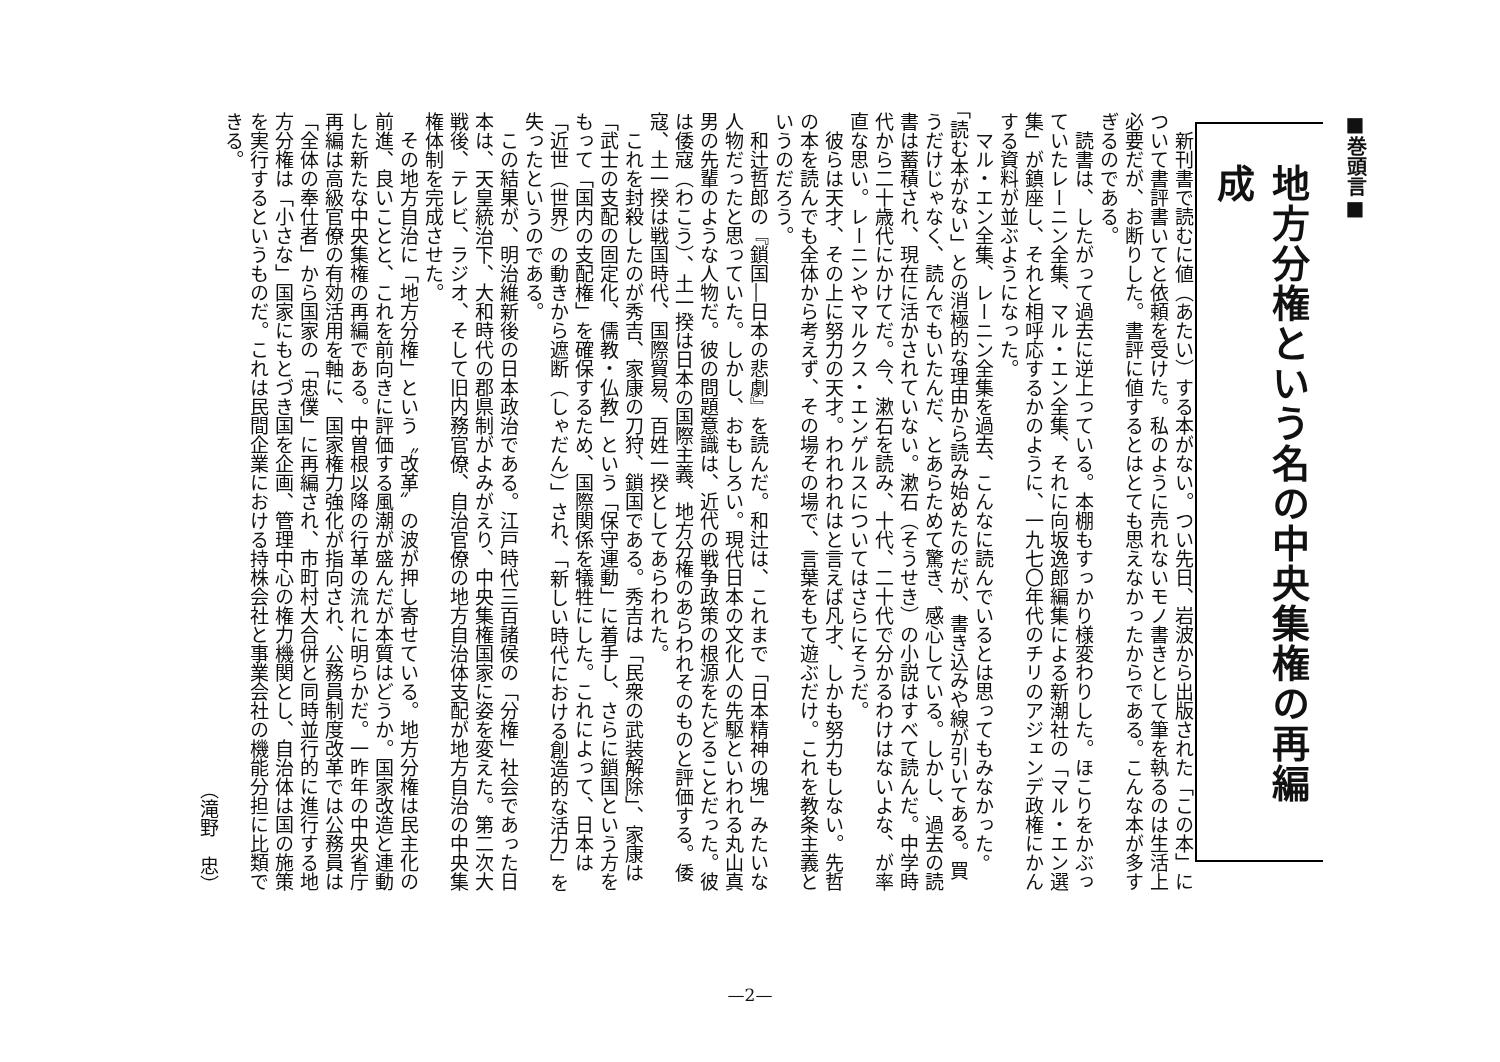■巻頭言■
地方分権という名の中央集権の再編成
新刊書で読むに値（あたい）する本がない。つい先日、岩波から出版された「この本」について書評書いてと依頼を受けた。私のように売れないモノ書きとして筆を執るのは生活上必要だが、お断りした。書評に値するとはとても思えなかったからである。こんな本が多すぎるのである。
読書は、したがって過去に逆上っている。本棚もすっかり様変わりした。ほこりをかぶっていたレーニン全集、マル・エン全集、それに向坂逸郎編集による新潮社の「マル・エン選集」が鎮座し、それと相呼応するかのように、一九七〇年代のチリのアジェンデ政権にかんする資料が並ぶようになった。
マル・エン全集、レーニン全集を過去、こんなに読んでいるとは思ってもみなかった。「読む本がない」との消極的な理由から読み始めたのだが、書き込みや線が引いてある。買うだけじゃなく、読んでもいたんだ、とあらためて驚き、感心している。しかし、過去の読書は蓄積され、現在に活かされていない。漱石（そうせき）の小説はすべて読んだ。中学時代から二十歳代にかけてだ。今、漱石を読み、十代、二十代で分かるわけはないよな、が率直な思い。レーニンやマルクス・エンゲルスについてはさらにそうだ。
彼らは天才、その上に努力の天才。われわれはと言えば凡才、しかも努力もしない。先哲の本を読んでも全体から考えず、その場その場で、言葉をもて遊ぶだけ。これを教条主義というのだろう。
和辻哲郎の『鎖国―日本の悲劇』を読んだ。和辻は、これまで「日本精神の塊」みたいな人物だったと思っていた。しかし、おもしろい。現代日本の文化人の先駆といわれる丸山真男の先輩のような人物だ。彼の問題意識は、近代の戦争政策の根源をたどることだった。彼は倭寇（わこう）、土一揆は日本の国際主義、地方分権のあらわれそのものと評価する。倭寇、土一揆は戦国時代、国際貿易、百姓一揆としてあらわれた。
これを封殺したのが秀吉、家康の刀狩、鎖国である。秀吉は「民衆の武装解除」、家康は「武士の支配の固定化、儒教・仏教」という「保守運動」に着手し、さらに鎖国という方をもって「国内の支配権」を確保するため、国際関係を犠牲にした。これによって、日本は「近世（世界）の動きから遮断（しゃだん）」され、「新しい時代における創造的な活力」を失ったというのである。
この結果が、明治維新後の日本政治である。江戸時代三百諸侯の「分権」社会であった日本は、天皇統治下、大和時代の郡県制がよみがえり、中央集権国家に姿を変えた。第二次大戦後、テレビ、ラジオ、そして旧内務官僚、自治官僚の地方自治体支配が地方自治の中央集権体制を完成させた。
その地方自治に「地方分権」という〝改革〟の波が押し寄せている。地方分権は民主化の前進、良いことと、これを前向きに評価する風潮が盛んだが本質はどうか。国家改造と連動した新たな中央集権の再編である。中曽根以降の行革の流れに明らかだ。一昨年の中央省庁再編は高級官僚の有効活用を軸に、国家権力強化が指向され、公務員制度改革では公務員は「全体の奉仕者」から国家の「忠僕」に再編され、市町村大合併と同時並行的に進行する地方分権は「小さな」国家にもとづき国を企画、管理中心の権力機関とし、自治体は国の施策を実行するというものだ。これは民間企業における持株会社と事業会社の機能分担に比類できる。
（滝野　忠）
—2—